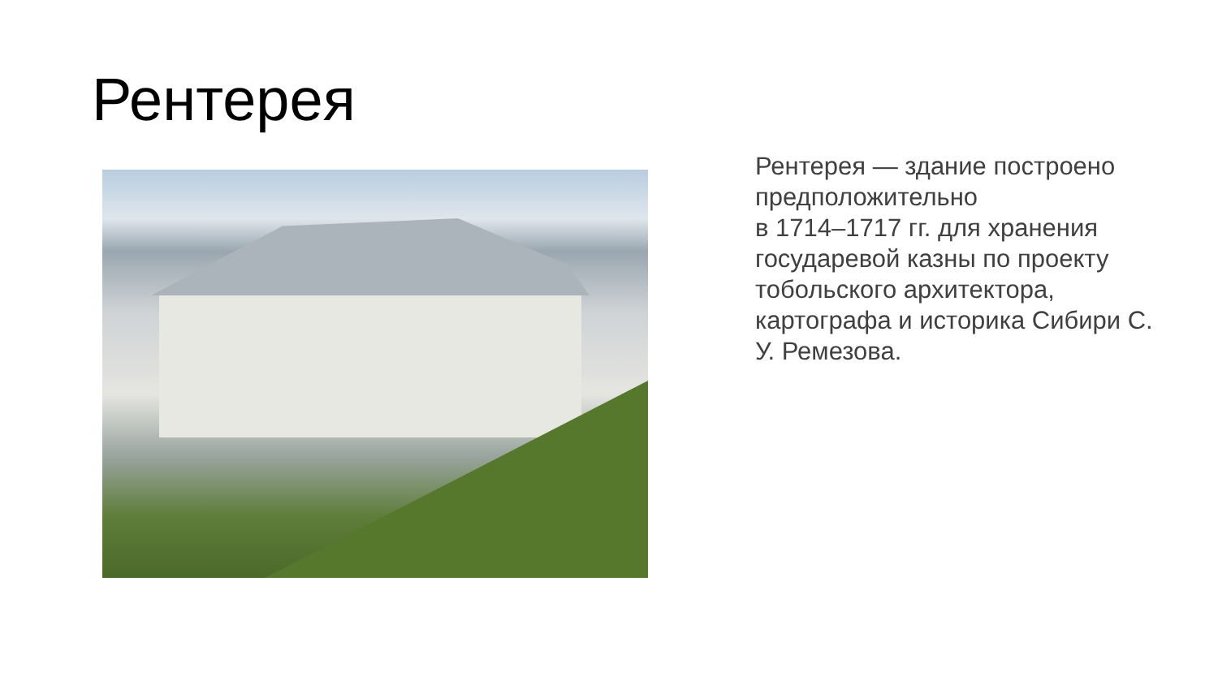Рентерея
Рентерея — здание построено предположительно
в 1714–1717 гг. для хранения государевой казны по проекту тобольского архитектора, картографа и историка Сибири С. У. Ремезова.